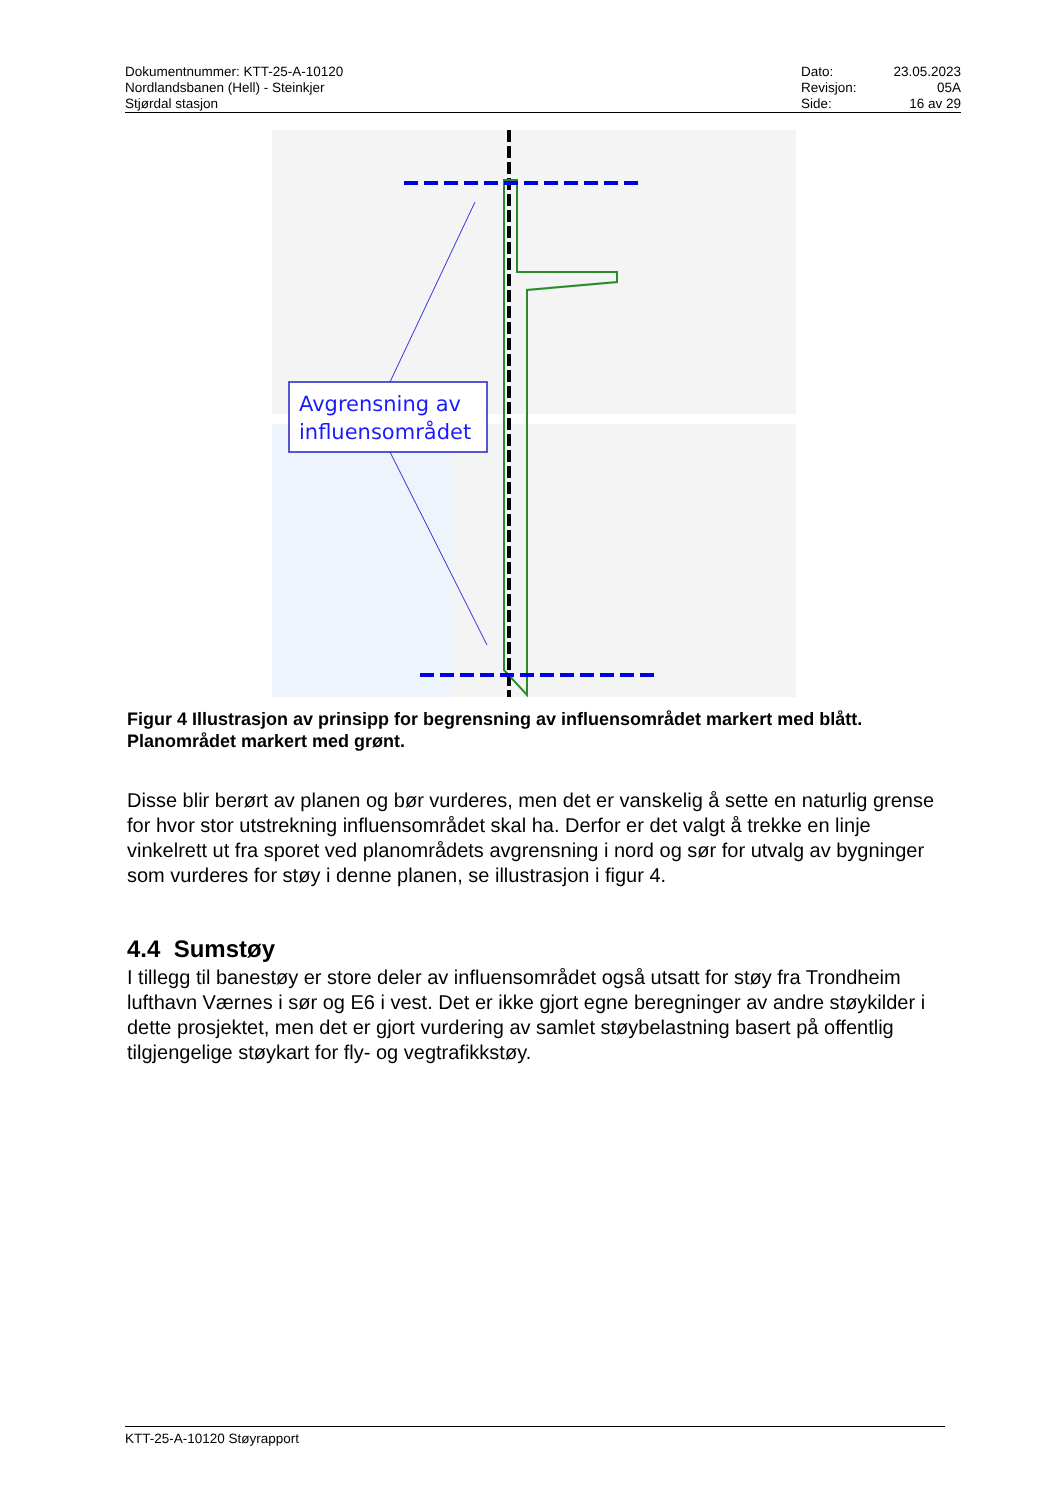Dokumentnummer: KTT-25-A-10120
Nordlandsbanen (Hell) - Steinkjer
Stjørdal stasjon
| Dato: | 23.05.2023 |
| Revisjon: | 05A |
| Side: | 16 av 29 |
Avgrensning av
influensområdet
Figur 4 Illustrasjon av prinsipp for begrensning av influensområdet markert med blått. Planområdet markert med grønt.
Disse blir berørt av planen og bør vurderes, men det er vanskelig å sette en naturlig grense for hvor stor utstrekning influensområdet skal ha. Derfor er det valgt å trekke en linje vinkelrett ut fra sporet ved planområdets avgrensning i nord og sør for utvalg av bygninger som vurderes for støy i denne planen, se illustrasjon i figur 4.
4.4 Sumstøy
I tillegg til banestøy er store deler av influensområdet også utsatt for støy fra Trondheim lufthavn Værnes i sør og E6 i vest. Det er ikke gjort egne beregninger av andre støykilder i dette prosjektet, men det er gjort vurdering av samlet støybelastning basert på offentlig tilgjengelige støykart for fly- og vegtrafikkstøy.
KTT-25-A-10120 Støyrapport